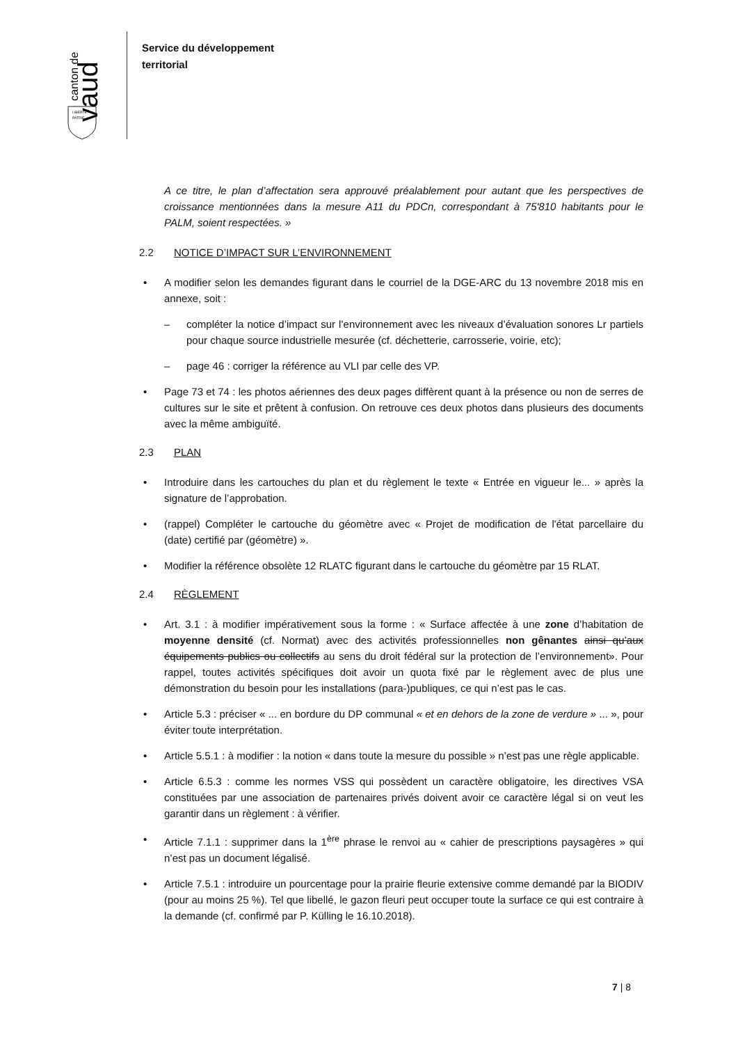canton de
vaud
LIBERTÉ
PATRIE
Service du développement
territorial
A ce titre, le plan d’affectation sera approuvé préalablement pour autant que les perspectives de croissance mentionnées dans la mesure A11 du PDCn, correspondant à 75'810 habitants pour le PALM, soient respectées. »
2.2 NOTICE D’IMPACT SUR L’ENVIRONNEMENT
• A modifier selon les demandes figurant dans le courriel de la DGE-ARC du 13 novembre 2018 mis en annexe, soit :
– compléter la notice d’impact sur l’environnement avec les niveaux d’évaluation sonores Lr partiels pour chaque source industrielle mesurée (cf. déchetterie, carrosserie, voirie, etc);
– page 46 : corriger la référence au VLI par celle des VP.
• Page 73 et 74 : les photos aériennes des deux pages diffèrent quant à la présence ou non de serres de cultures sur le site et prêtent à confusion. On retrouve ces deux photos dans plusieurs des documents avec la même ambiguïté.
2.3 PLAN
• Introduire dans les cartouches du plan et du règlement le texte « Entrée en vigueur le... » après la signature de l’approbation.
• (rappel) Compléter le cartouche du géomètre avec « Projet de modification de l'état parcellaire du (date) certifié par (géomètre) ».
• Modifier la référence obsolète 12 RLATC figurant dans le cartouche du géomètre par 15 RLAT.
2.4 RÈGLEMENT
• Art. 3.1 : à modifier impérativement sous la forme : « Surface affectée à une zone d’habitation de moyenne densité (cf. Normat) avec des activités professionnelles non gênantes ainsi qu’aux équipements publics ou collectifs au sens du droit fédéral sur la protection de l’environnement». Pour rappel, toutes activités spécifiques doit avoir un quota fixé par le règlement avec de plus une démonstration du besoin pour les installations (para-)publiques, ce qui n’est pas le cas.
• Article 5.3 : préciser « ... en bordure du DP communal « et en dehors de la zone de verdure » ... », pour éviter toute interprétation.
• Article 5.5.1 : à modifier : la notion « dans toute la mesure du possible » n’est pas une règle applicable.
• Article 6.5.3 : comme les normes VSS qui possèdent un caractère obligatoire, les directives VSA constituées par une association de partenaires privés doivent avoir ce caractère légal si on veut les garantir dans un règlement : à vérifier.
• Article 7.1.1 : supprimer dans la 1<sup>ère</sup> phrase le renvoi au « cahier de prescriptions paysagères » qui n’est pas un document légalisé.
• Article 7.5.1 : introduire un pourcentage pour la prairie fleurie extensive comme demandé par la BIODIV (pour au moins 25 %). Tel que libellé, le gazon fleuri peut occuper toute la surface ce qui est contraire à la demande (cf. confirmé par P. Külling le 16.10.2018).
7 | 8